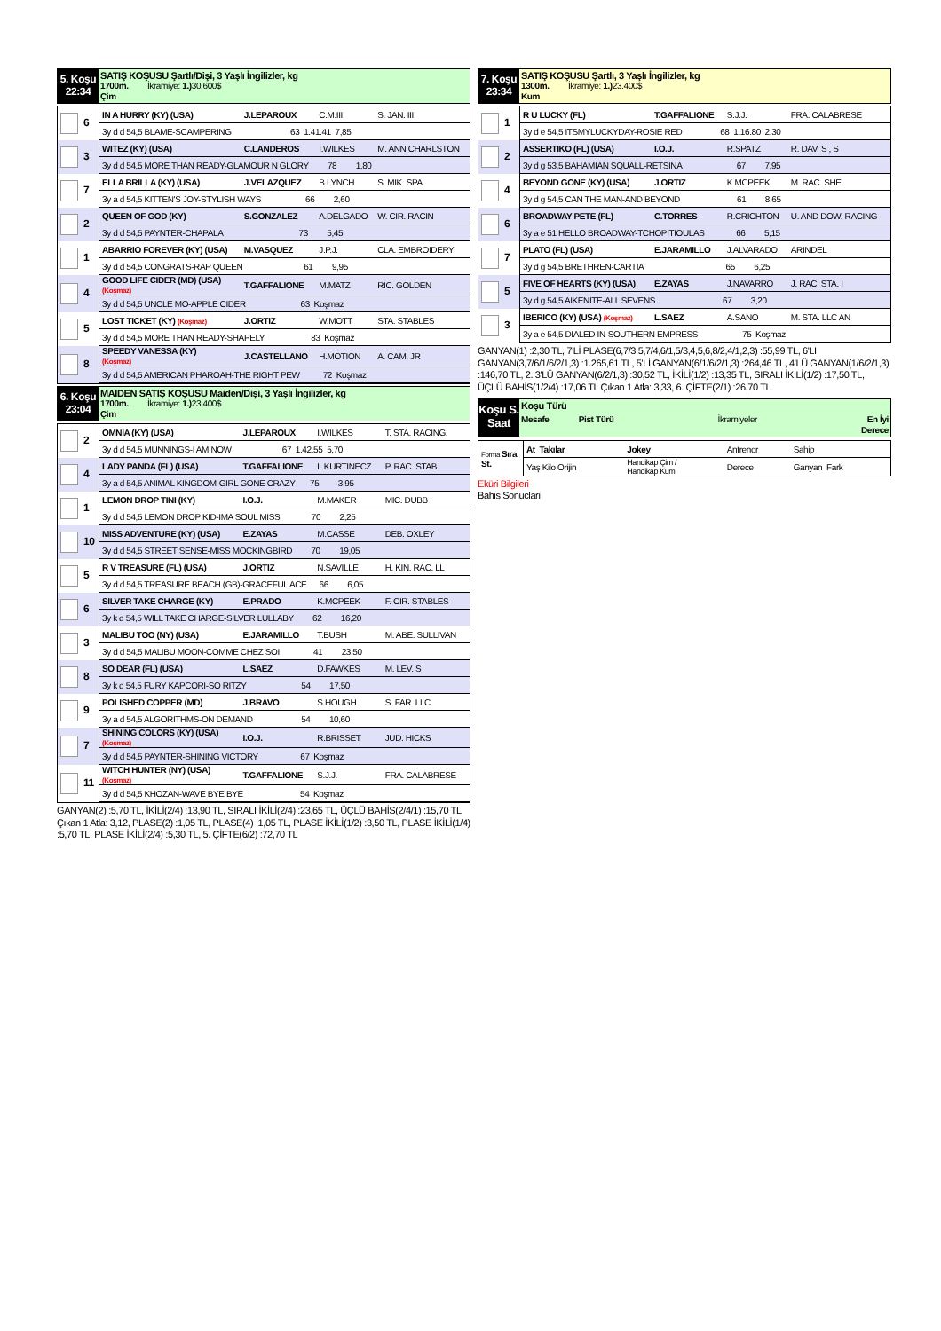5. Koşu
22:34
SATIŞ KOŞUSU Şartlı/Dişi, 3 Yaşlı İngilizler, kg
1700m. İkramiye: 1.) 30.600$
Çim
| 6 | IN A HURRY (KY) (USA) | J.LEPAROUX | C.M.III | S. JAN. III |
| | 3y d d 54,5 BLAME-SCAMPERING 63 1.41.41 7,85 | | | |
| 3 | WITEZ (KY) (USA) | C.LANDEROS | I.WILKES | M. ANN CHARLSTON |
| | 3y d d 54,5 MORE THAN READY-GLAMOUR N GLORY 78 1,80 | | | |
| 7 | ELLA BRILLA (KY) (USA) | J.VELAZQUEZ | B.LYNCH | S. MIK. SPA |
| | 3y a d 54,5 KITTEN'S JOY-STYLISH WAYS 66 2,60 | | | |
| 2 | QUEEN OF GOD (KY) | S.GONZALEZ | A.DELGADO | W. CIR. RACIN |
| | 3y d d 54,5 PAYNTER-CHAPALA 73 5,45 | | | |
| 1 | ABARRIO FOREVER (KY) (USA) | M.VASQUEZ | J.P.J. | CLA. EMBROIDERY |
| | 3y d d 54,5 CONGRATS-RAP QUEEN 61 9,95 | | | |
| 4 | GOOD LIFE CIDER (MD) (USA) (Koşmaz) | T.GAFFALIONE | M.MATZ | RIC. GOLDEN |
| | 3y d d 54,5 UNCLE MO-APPLE CIDER 63 Koşmaz | | | |
| 5 | LOST TICKET (KY) (Koşmaz) | J.ORTIZ | W.MOTT | STA. STABLES |
| | 3y d d 54,5 MORE THAN READY-SHAPELY 83 Koşmaz | | | |
| 8 | SPEEDY VANESSA (KY) (Koşmaz) | J.CASTELLANO | H.MOTION | A. CAM. JR |
| | 3y d d 54,5 AMERICAN PHAROAH-THE RIGHT PEW 72 Koşmaz | | | |
6. Koşu
23:04
MAIDEN SATIŞ KOŞUSU Maiden/Dişi, 3 Yaşlı İngilizler, kg
1700m. İkramiye: 1.) 23.400$
Çim
| 2 | OMNIA (KY) (USA) | J.LEPAROUX | I.WILKES | T. STA. RACING, |
| | 3y d d 54,5 MUNNINGS-I AM NOW 67 1.42.55 5,70 | | | |
| 4 | LADY PANDA (FL) (USA) | T.GAFFALIONE | L.KURTINECZ | P. RAC. STAB |
| | 3y a d 54,5 ANIMAL KINGDOM-GIRL GONE CRAZY 75 3,95 | | | |
| 1 | LEMON DROP TINI (KY) | I.O.J. | M.MAKER | MIC. DUBB |
| | 3y d d 54,5 LEMON DROP KID-IMA SOUL MISS 70 2,25 | | | |
| 10 | MISS ADVENTURE (KY) (USA) | E.ZAYAS | M.CASSE | DEB. OXLEY |
| | 3y d d 54,5 STREET SENSE-MISS MOCKINGBIRD 70 19,05 | | | |
| 5 | R V TREASURE (FL) (USA) | J.ORTIZ | N.SAVILLE | H. KIN. RAC. LL |
| | 3y d d 54,5 TREASURE BEACH (GB)-GRACEFUL ACE 66 6,05 | | | |
| 6 | SILVER TAKE CHARGE (KY) | E.PRADO | K.MCPEEK | F. CIR. STABLES |
| | 3y k d 54,5 WILL TAKE CHARGE-SILVER LULLABY 62 16,20 | | | |
| 3 | MALIBU TOO (NY) (USA) | E.JARAMILLO | T.BUSH | M. ABE. SULLIVAN |
| | 3y d d 54,5 MALIBU MOON-COMME CHEZ SOI 41 23,50 | | | |
| 8 | SO DEAR (FL) (USA) | L.SAEZ | D.FAWKES | M. LEV. S |
| | 3y k d 54,5 FURY KAPCORI-SO RITZY 54 17,50 | | | |
| 9 | POLISHED COPPER (MD) | J.BRAVO | S.HOUGH | S. FAR. LLC |
| | 3y a d 54,5 ALGORITHMS-ON DEMAND 54 10,60 | | | |
| 7 | SHINING COLORS (KY) (USA) (Koşmaz) | I.O.J. | R.BRISSET | JUD. HICKS |
| | 3y d d 54,5 PAYNTER-SHINING VICTORY 67 Koşmaz | | | |
| 11 | WITCH HUNTER (NY) (USA) (Koşmaz) | T.GAFFALIONE | S.J.J. | FRA. CALABRESE |
| | 3y d d 54,5 KHOZAN-WAVE BYE BYE 54 Koşmaz | | | |
GANYAN(2) :5,70 TL, İKİLİ(2/4) :13,90 TL, SIRALI İKİLİ(2/4) :23,65 TL, ÜÇLÜ BAHİS(2/4/1) :15,70 TL Çıkan 1 Atla: 3,12, PLASE(2) :1,05 TL, PLASE(4) :1,05 TL, PLASE İKİLİ(1/2) :3,50 TL, PLASE İKİLİ(1/4) :5,70 TL, PLASE İKİLİ(2/4) :5,30 TL, 5. ÇİFTE(6/2) :72,70 TL
7. Koşu
23:34
SATIŞ KOŞUSU Şartlı, 3 Yaşlı İngilizler, kg
1300m. İkramiye: 1.) 23.400$
Kum
| 1 | R U LUCKY (FL) | T.GAFFALIONE | S.J.J. | FRA. CALABRESE |
| | 3y d e 54,5 ITSMYLUCKYDAY-ROSIE RED 68 1.16.80 2,30 | | | |
| 2 | ASSERTIKO (FL) (USA) | I.O.J. | R.SPATZ | R. DAV. S , S |
| | 3y d g 53,5 BAHAMIAN SQUALL-RETSINA 67 7,95 | | | |
| 4 | BEYOND GONE (KY) (USA) | J.ORTIZ | K.MCPEEK | M. RAC. SHE |
| | 3y d g 54,5 CAN THE MAN-AND BEYOND 61 8,65 | | | |
| 6 | BROADWAY PETE (FL) | C.TORRES | R.CRICHTON | U. AND DOW. RACING |
| | 3y a e 51 HELLO BROADWAY-TCHOPITIOULAS 66 5,15 | | | |
| 7 | PLATO (FL) (USA) | E.JARAMILLO | J.ALVARADO | ARINDEL |
| | 3y d g 54,5 BRETHREN-CARTIA 65 6,25 | | | |
| 5 | FIVE OF HEARTS (KY) (USA) | E.ZAYAS | J.NAVARRO | J. RAC. STA. I |
| | 3y d g 54,5 AIKENITE-ALL SEVENS 67 3,20 | | | |
| 3 | IBERICO (KY) (USA) (Koşmaz) | L.SAEZ | A.SANO | M. STA. LLC AN |
| | 3y a e 54,5 DIALED IN-SOUTHERN EMPRESS 75 Koşmaz | | | |
GANYAN(1) :2,30 TL, 7'Lİ PLASE(6,7/3,5,7/4,6/1,5/3,4,5,6,8/2,4/1,2,3) :55,99 TL, 6'LI GANYAN(3,7/6/1/6/2/1,3) :1.265,61 TL, 5'Lİ GANYAN(6/1/6/2/1,3) :264,46 TL, 4'LÜ GANYAN(1/6/2/1,3) :146,70 TL, 2. 3'LÜ GANYAN(6/2/1,3) :30,52 TL, İKİLİ(1/2) :13,35 TL, SIRALI İKİLİ(1/2) :17,50 TL, ÜÇLÜ BAHİS(1/2/4) :17,06 TL Çıkan 1 Atla: 3,33, 6. ÇİFTE(2/1) :26,70 TL
Koşu S.
Saat
Koşu Türü
Mesafe Pist Türü İkramiyeler En İyi
Derece
| Forma Sıra St. | At Takılar | Jokey | Antrenor | Sahip |
| | Yaş Kilo Orijin | Handikap Çim / Handikap Kum | Derece | Ganyan Fark |
Eküri Bilgileri
Bahis Sonuclari